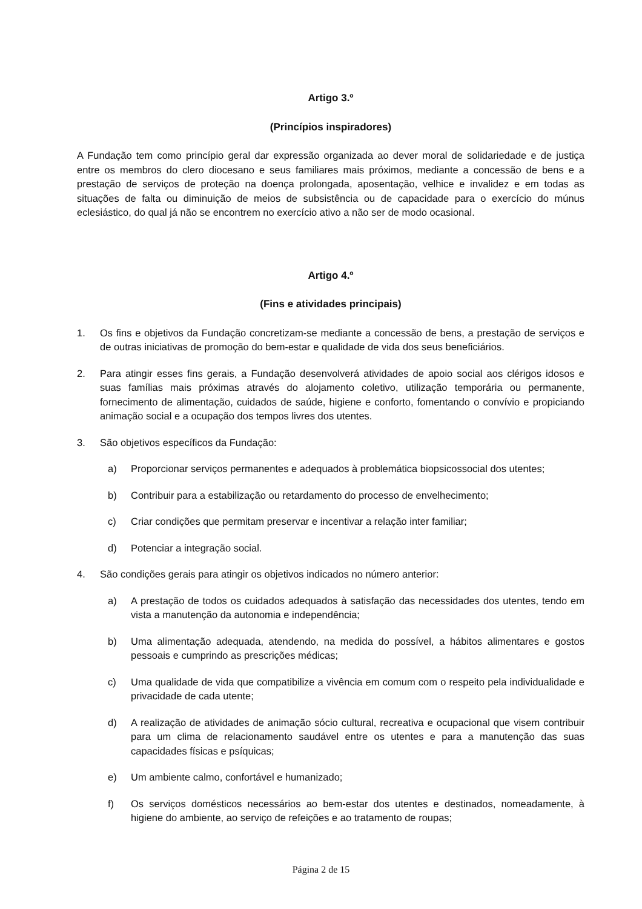Artigo 3.º
(Princípios inspiradores)
A Fundação tem como princípio geral dar expressão organizada ao dever moral de solidariedade e de justiça entre os membros do clero diocesano e seus familiares mais próximos, mediante a concessão de bens e a prestação de serviços de proteção na doença prolongada, aposentação, velhice e invalidez e em todas as situações de falta ou diminuição de meios de subsistência ou de capacidade para o exercício do múnus eclesiástico, do qual já não se encontrem no exercício ativo a não ser de modo ocasional.
Artigo 4.º
(Fins e atividades principais)
1. Os fins e objetivos da Fundação concretizam-se mediante a concessão de bens, a prestação de serviços e de outras iniciativas de promoção do bem-estar e qualidade de vida dos seus beneficiários.
2. Para atingir esses fins gerais, a Fundação desenvolverá atividades de apoio social aos clérigos idosos e suas famílias mais próximas através do alojamento coletivo, utilização temporária ou permanente, fornecimento de alimentação, cuidados de saúde, higiene e conforto, fomentando o convívio e propiciando animação social e a ocupação dos tempos livres dos utentes.
3. São objetivos específicos da Fundação:
a) Proporcionar serviços permanentes e adequados à problemática biopsicossocial dos utentes;
b) Contribuir para a estabilização ou retardamento do processo de envelhecimento;
c) Criar condições que permitam preservar e incentivar a relação inter familiar;
d) Potenciar a integração social.
4. São condições gerais para atingir os objetivos indicados no número anterior:
a) A prestação de todos os cuidados adequados à satisfação das necessidades dos utentes, tendo em vista a manutenção da autonomia e independência;
b) Uma alimentação adequada, atendendo, na medida do possível, a hábitos alimentares e gostos pessoais e cumprindo as prescrições médicas;
c) Uma qualidade de vida que compatibilize a vivência em comum com o respeito pela individualidade e privacidade de cada utente;
d) A realização de atividades de animação sócio cultural, recreativa e ocupacional que visem contribuir para um clima de relacionamento saudável entre os utentes e para a manutenção das suas capacidades físicas e psíquicas;
e) Um ambiente calmo, confortável e humanizado;
f) Os serviços domésticos necessários ao bem-estar dos utentes e destinados, nomeadamente, à higiene do ambiente, ao serviço de refeições e ao tratamento de roupas;
Página 2 de 15